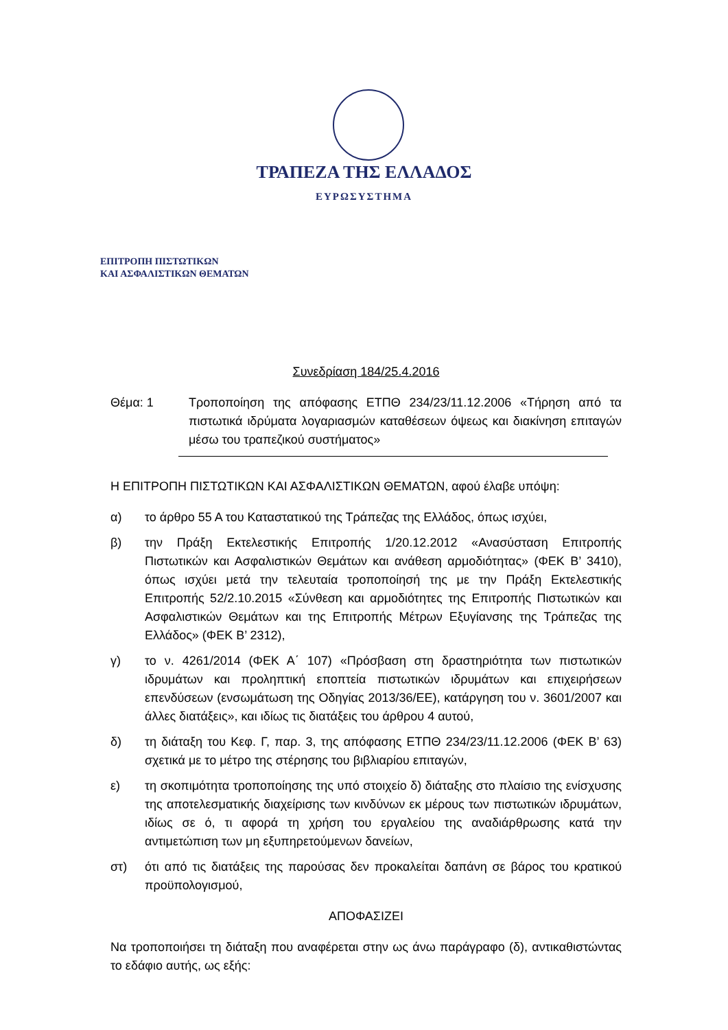ΤΡΑΠΕΖΑ ΤΗΣ ΕΛΛΑΔΟΣ
ΕΥΡΩΣΥΣΤΗΜΑ
ΕΠΙΤΡΟΠΗ ΠΙΣΤΩΤΙΚΩΝ
ΚΑΙ ΑΣΦΑΛΙΣΤΙΚΩΝ ΘΕΜΑΤΩΝ
Συνεδρίαση 184/25.4.2016
Θέμα: 1 Τροποποίηση της απόφασης ΕΤΠΘ 234/23/11.12.2006 «Τήρηση από τα πιστωτικά ιδρύματα λογαριασμών καταθέσεων όψεως και διακίνηση επιταγών μέσω του τραπεζικού συστήματος»
Η ΕΠΙΤΡΟΠΗ ΠΙΣΤΩΤΙΚΩΝ ΚΑΙ ΑΣΦΑΛΙΣΤΙΚΩΝ ΘΕΜΑΤΩΝ, αφού έλαβε υπόψη:
α) το άρθρο 55 Α του Καταστατικού της Τράπεζας της Ελλάδος, όπως ισχύει,
β) την Πράξη Εκτελεστικής Επιτροπής 1/20.12.2012 «Ανασύσταση Επιτροπής Πιστωτικών και Ασφαλιστικών Θεμάτων και ανάθεση αρμοδιότητας» (ΦΕΚ Β’ 3410), όπως ισχύει μετά την τελευταία τροποποίησή της με την Πράξη Εκτελεστικής Επιτροπής 52/2.10.2015 «Σύνθεση και αρμοδιότητες της Επιτροπής Πιστωτικών και Ασφαλιστικών Θεμάτων και της Επιτροπής Μέτρων Εξυγίανσης της Τράπεζας της Ελλάδος» (ΦΕΚ Β’ 2312),
γ) το ν. 4261/2014 (ΦΕΚ Α΄ 107) «Πρόσβαση στη δραστηριότητα των πιστωτικών ιδρυμάτων και προληπτική εποπτεία πιστωτικών ιδρυμάτων και επιχειρήσεων επενδύσεων (ενσωμάτωση της Οδηγίας 2013/36/ΕΕ), κατάργηση του ν. 3601/2007 και άλλες διατάξεις», και ιδίως τις διατάξεις του άρθρου 4 αυτού,
δ) τη διάταξη του Κεφ. Γ, παρ. 3, της απόφασης ΕΤΠΘ 234/23/11.12.2006 (ΦΕΚ Β’ 63) σχετικά με το μέτρο της στέρησης του βιβλιαρίου επιταγών,
ε) τη σκοπιμότητα τροποποίησης της υπό στοιχείο δ) διάταξης στο πλαίσιο της ενίσχυσης της αποτελεσματικής διαχείρισης των κινδύνων εκ μέρους των πιστωτικών ιδρυμάτων, ιδίως σε ό, τι αφορά τη χρήση του εργαλείου της αναδιάρθρωσης κατά την αντιμετώπιση των μη εξυπηρετούμενων δανείων,
στ) ότι από τις διατάξεις της παρούσας δεν προκαλείται δαπάνη σε βάρος του κρατικού προϋπολογισμού,
ΑΠΟΦΑΣΙΖΕΙ
Να τροποποιήσει τη διάταξη που αναφέρεται στην ως άνω παράγραφο (δ), αντικαθιστώντας το εδάφιο αυτής, ως εξής: